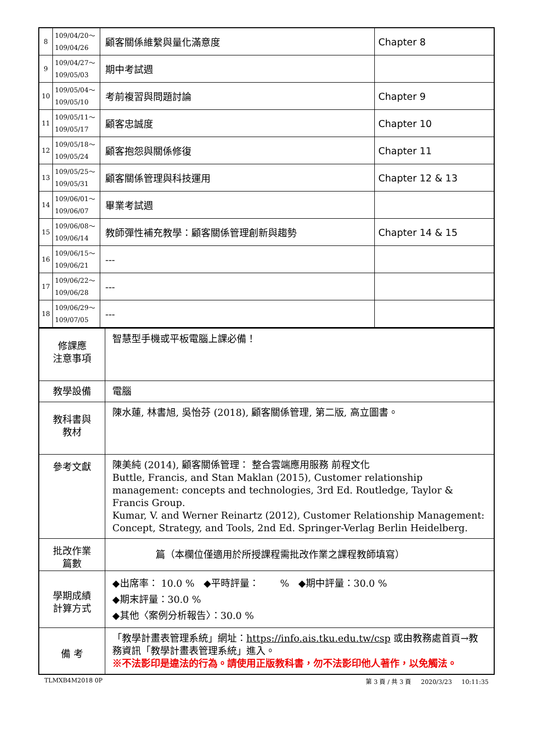| 8 | 109/04/20～ 109/04/26 | 顧客關係維繫與量化滿意度 | Chapter 8 |
| 9 | 109/04/27～ 109/05/03 | 期中考試週 | |
| 10 | 109/05/04～ 109/05/10 | 考前複習與問題討論 | Chapter 9 |
| 11 | 109/05/11～ 109/05/17 | 顧客忠誠度 | Chapter 10 |
| 12 | 109/05/18～ 109/05/24 | 顧客抱怨與關係修復 | Chapter 11 |
| 13 | 109/05/25～ 109/05/31 | 顧客關係管理與科技運用 | Chapter 12 & 13 |
| 14 | 109/06/01～ 109/06/07 | 畢業考試週 | |
| 15 | 109/06/08～ 109/06/14 | 教師彈性補充教學：顧客關係管理創新與趨勢 | Chapter 14 & 15 |
| 16 | 109/06/15～ 109/06/21 | --- | |
| 17 | 109/06/22～ 109/06/28 | --- | |
| 18 | 109/06/29～ 109/07/05 | --- | |
| 修課應 注意事項 | 智慧型手機或平板電腦上課必備！ |
| 教學設備 | 電腦 |
| 教科書與 教材 | 陳水蓮, 林書旭, 吳怡芬 (2018), 顧客關係管理, 第二版, 高立圖書。 |
| 參考文獻 | 陳美純 (2014), 顧客關係管理： 整合雲端應用服務 前程文化 Buttle, Francis, and Stan Maklan (2015), Customer relationship management: concepts and technologies, 3rd Ed. Routledge, Taylor & Francis Group. Kumar, V. and Werner Reinartz (2012), Customer Relationship Management: Concept, Strategy, and Tools, 2nd Ed. Springer-Verlag Berlin Heidelberg. |
| 批改作業 篇數 | 篇（本欄位僅適用於所授課程需批改作業之課程教師填寫） |
| 學期成績 計算方式 | ◆出席率： 10.0 % ◆平時評量： % ◆期中評量：30.0 % ◆期末評量：30.0 % ◆其他〈案例分析報告〉：30.0 % |
| 備 考 | 「教學計畫表管理系統」網址： https://info.ais.tku.edu.tw/csp 或由教務處首頁→教務資訊「教學計畫表管理系統」進入。 ※不法影印是違法的行為。請使用正版教科書，勿不法影印他人著作，以免觸法。 |
TLMXB4M2018 0P 第 3 頁 / 共 3 頁 2020/3/23 10:11:35